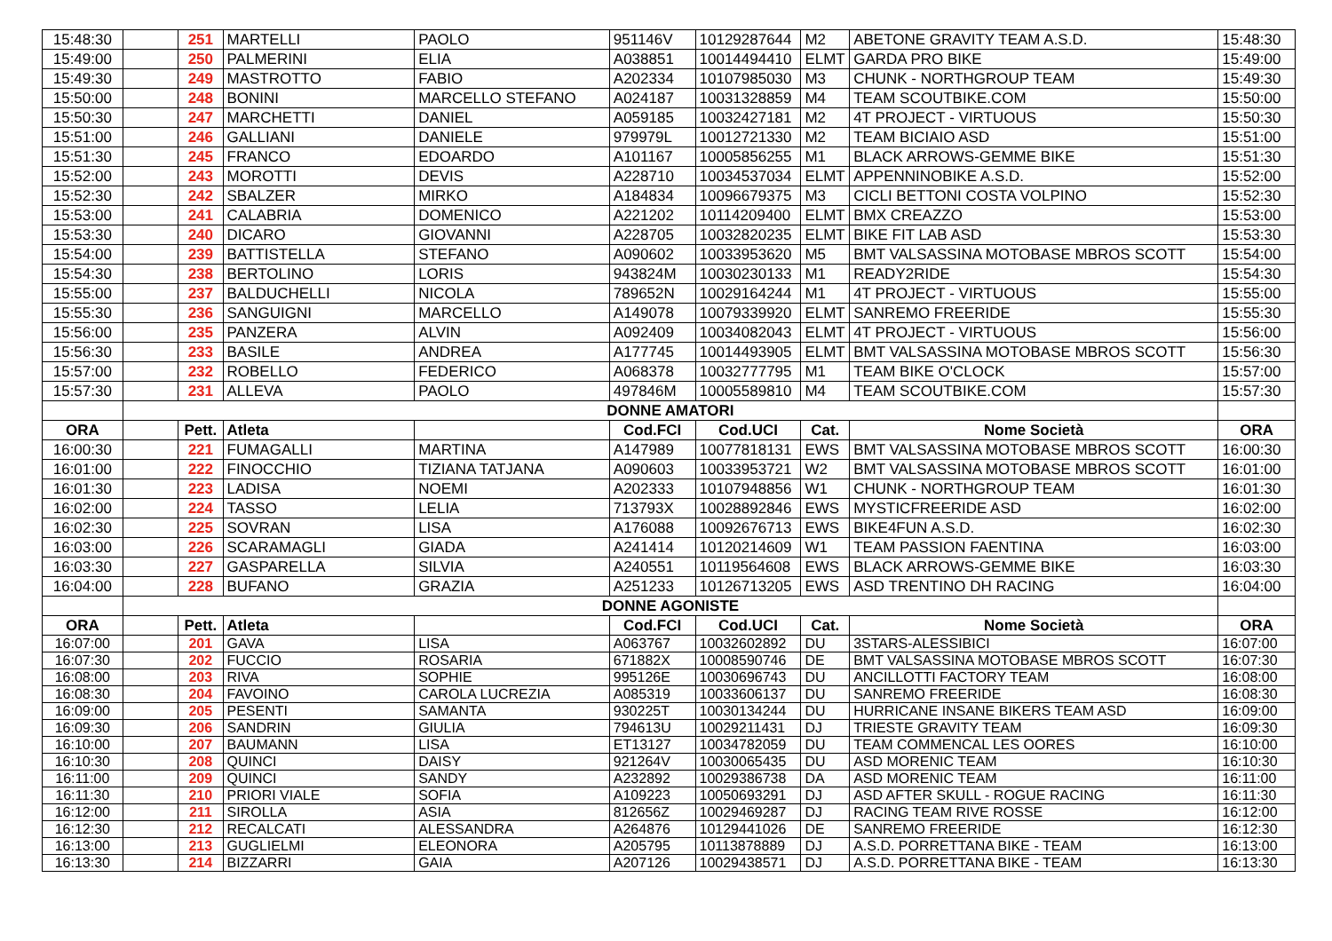| 15:48:30 | | 251 | MARTELLI | PAOLO | 951146V | 10129287644 | M2 | ABETONE GRAVITY TEAM A.S.D. | 15:48:30 |
| 15:49:00 | | 250 | PALMERINI | ELIA | A038851 | 10014494410 | ELMT | GARDA PRO BIKE | 15:49:00 |
| 15:49:30 | | 249 | MASTROTTO | FABIO | A202334 | 10107985030 | M3 | CHUNK - NORTHGROUP TEAM | 15:49:30 |
| 15:50:00 | | 248 | BONINI | MARCELLO STEFANO | A024187 | 10031328859 | M4 | TEAM SCOUTBIKE.COM | 15:50:00 |
| 15:50:30 | | 247 | MARCHETTI | DANIEL | A059185 | 10032427181 | M2 | 4T PROJECT - VIRTUOUS | 15:50:30 |
| 15:51:00 | | 246 | GALLIANI | DANIELE | 979979L | 10012721330 | M2 | TEAM BICIAIO ASD | 15:51:00 |
| 15:51:30 | | 245 | FRANCO | EDOARDO | A101167 | 10005856255 | M1 | BLACK ARROWS-GEMME BIKE | 15:51:30 |
| 15:52:00 | | 243 | MOROTTI | DEVIS | A228710 | 10034537034 | ELMT | APPENNINOBIKE A.S.D. | 15:52:00 |
| 15:52:30 | | 242 | SBALZER | MIRKO | A184834 | 10096679375 | M3 | CICLI BETTONI COSTA VOLPINO | 15:52:30 |
| 15:53:00 | | 241 | CALABRIA | DOMENICO | A221202 | 10114209400 | ELMT | BMX CREAZZO | 15:53:00 |
| 15:53:30 | | 240 | DICARO | GIOVANNI | A228705 | 10032820235 | ELMT | BIKE FIT LAB ASD | 15:53:30 |
| 15:54:00 | | 239 | BATTISTELLA | STEFANO | A090602 | 10033953620 | M5 | BMT VALSASSINA MOTOBASE MBROS SCOTT | 15:54:00 |
| 15:54:30 | | 238 | BERTOLINO | LORIS | 943824M | 10030230133 | M1 | READY2RIDE | 15:54:30 |
| 15:55:00 | | 237 | BALDUCHELLI | NICOLA | 789652N | 10029164244 | M1 | 4T PROJECT - VIRTUOUS | 15:55:00 |
| 15:55:30 | | 236 | SANGUIGNI | MARCELLO | A149078 | 10079339920 | ELMT | SANREMO FREERIDE | 15:55:30 |
| 15:56:00 | | 235 | PANZERA | ALVIN | A092409 | 10034082043 | ELMT | 4T PROJECT - VIRTUOUS | 15:56:00 |
| 15:56:30 | | 233 | BASILE | ANDREA | A177745 | 10014493905 | ELMT | BMT VALSASSINA MOTOBASE MBROS SCOTT | 15:56:30 |
| 15:57:00 | | 232 | ROBELLO | FEDERICO | A068378 | 10032777795 | M1 | TEAM BIKE O'CLOCK | 15:57:00 |
| 15:57:30 | | 231 | ALLEVA | PAOLO | 497846M | 10005589810 | M4 | TEAM SCOUTBIKE.COM | 15:57:30 |
| | DONNE AMATORI | | | | | | | | |
| ORA | | Pett. | Atleta | | Cod.FCI | Cod.UCI | Cat. | Nome Società | ORA |
| 16:00:30 | | 221 | FUMAGALLI | MARTINA | A147989 | 10077818131 | EWS | BMT VALSASSINA MOTOBASE MBROS SCOTT | 16:00:30 |
| 16:01:00 | | 222 | FINOCCHIO | TIZIANA TATJANA | A090603 | 10033953721 | W2 | BMT VALSASSINA MOTOBASE MBROS SCOTT | 16:01:00 |
| 16:01:30 | | 223 | LADISA | NOEMI | A202333 | 10107948856 | W1 | CHUNK - NORTHGROUP TEAM | 16:01:30 |
| 16:02:00 | | 224 | TASSO | LELIA | 713793X | 10028892846 | EWS | MYSTICFREERIDE ASD | 16:02:00 |
| 16:02:30 | | 225 | SOVRAN | LISA | A176088 | 10092676713 | EWS | BIKE4FUN A.S.D. | 16:02:30 |
| 16:03:00 | | 226 | SCARAMAGLI | GIADA | A241414 | 10120214609 | W1 | TEAM PASSION FAENTINA | 16:03:00 |
| 16:03:30 | | 227 | GASPARELLA | SILVIA | A240551 | 10119564608 | EWS | BLACK ARROWS-GEMME BIKE | 16:03:30 |
| 16:04:00 | | 228 | BUFANO | GRAZIA | A251233 | 10126713205 | EWS | ASD TRENTINO DH RACING | 16:04:00 |
| | DONNE AGONISTE | | | | | | | | |
| ORA | | Pett. | Atleta | | Cod.FCI | Cod.UCI | Cat. | Nome Società | ORA |
| 16:07:00 | | 201 | GAVA | LISA | A063767 | 10032602892 | DU | 3STARS-ALESSIBICI | 16:07:00 |
| 16:07:30 | | 202 | FUCCIO | ROSARIA | 671882X | 10008590746 | DE | BMT VALSASSINA MOTOBASE MBROS SCOTT | 16:07:30 |
| 16:08:00 | | 203 | RIVA | SOPHIE | 995126E | 10030696743 | DU | ANCILLOTTI FACTORY TEAM | 16:08:00 |
| 16:08:30 | | 204 | FAVOINO | CAROLA LUCREZIA | A085319 | 10033606137 | DU | SANREMO FREERIDE | 16:08:30 |
| 16:09:00 | | 205 | PESENTI | SAMANTA | 930225T | 10030134244 | DU | HURRICANE INSANE BIKERS TEAM ASD | 16:09:00 |
| 16:09:30 | | 206 | SANDRIN | GIULIA | 794613U | 10029211431 | DJ | TRIESTE GRAVITY TEAM | 16:09:30 |
| 16:10:00 | | 207 | BAUMANN | LISA | ET13127 | 10034782059 | DU | TEAM COMMENCAL LES OORES | 16:10:00 |
| 16:10:30 | | 208 | QUINCI | DAISY | 921264V | 10030065435 | DU | ASD MORENIC TEAM | 16:10:30 |
| 16:11:00 | | 209 | QUINCI | SANDY | A232892 | 10029386738 | DA | ASD MORENIC TEAM | 16:11:00 |
| 16:11:30 | | 210 | PRIORI VIALE | SOFIA | A109223 | 10050693291 | DJ | ASD AFTER SKULL - ROGUE RACING | 16:11:30 |
| 16:12:00 | | 211 | SIROLLA | ASIA | 812656Z | 10029469287 | DJ | RACING TEAM RIVE ROSSE | 16:12:00 |
| 16:12:30 | | 212 | RECALCATI | ALESSANDRA | A264876 | 10129441026 | DE | SANREMO FREERIDE | 16:12:30 |
| 16:13:00 | | 213 | GUGLIELMI | ELEONORA | A205795 | 10113878889 | DJ | A.S.D. PORRETTANA BIKE - TEAM | 16:13:00 |
| 16:13:30 | | 214 | BIZZARRI | GAIA | A207126 | 10029438571 | DJ | A.S.D. PORRETTANA BIKE - TEAM | 16:13:30 |